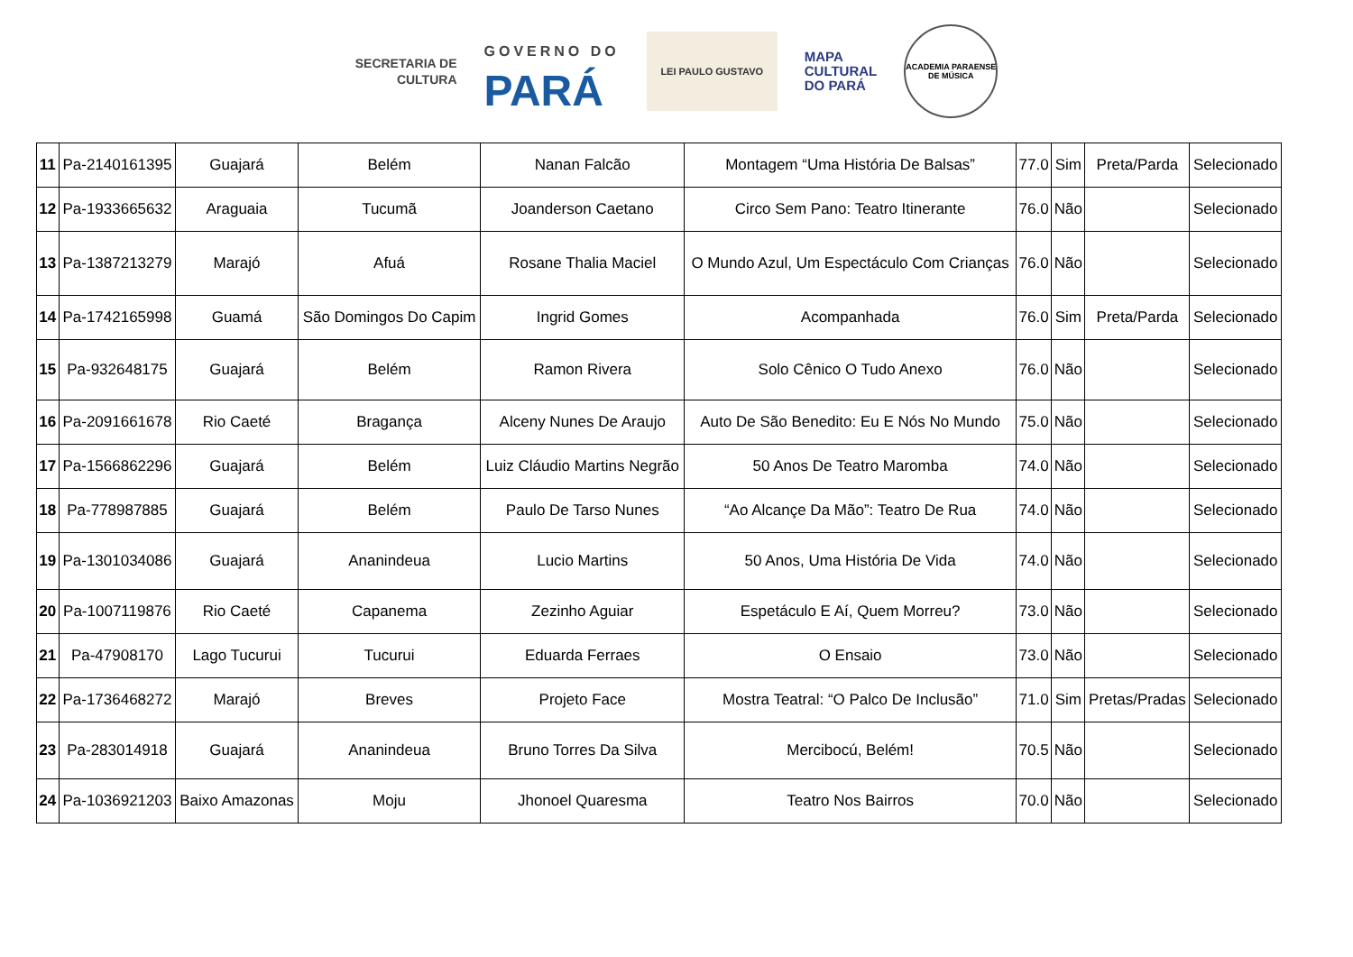SECRETARIA DE
CULTURA
GOVERNO DO
PARÁ
LEI PAULO GUSTAVO
MAPA
CULTURAL
DO PARÁ
ACADEMIA PARAENSE DE MÚSICA
| 11 | Pa-2140161395 | Guajará | Belém | Nanan Falcão | Montagem “Uma História De Balsas” | 77.0 | Sim | Preta/Parda | Selecionado |
| 12 | Pa-1933665632 | Araguaia | Tucumã | Joanderson Caetano | Circo Sem Pano: Teatro Itinerante | 76.0 | Não | | Selecionado |
| 13 | Pa-1387213279 | Marajó | Afuá | Rosane Thalia Maciel | O Mundo Azul, Um Espectáculo Com Crianças | 76.0 | Não | | Selecionado |
| 14 | Pa-1742165998 | Guamá | São Domingos Do Capim | Ingrid Gomes | Acompanhada | 76.0 | Sim | Preta/Parda | Selecionado |
| 15 | Pa-932648175 | Guajará | Belém | Ramon Rivera | Solo Cênico O Tudo Anexo | 76.0 | Não | | Selecionado |
| 16 | Pa-2091661678 | Rio Caeté | Bragança | Alceny Nunes De Araujo | Auto De São Benedito: Eu E Nós No Mundo | 75.0 | Não | | Selecionado |
| 17 | Pa-1566862296 | Guajará | Belém | Luiz Cláudio Martins Negrão | 50 Anos De Teatro Maromba | 74.0 | Não | | Selecionado |
| 18 | Pa-778987885 | Guajará | Belém | Paulo De Tarso Nunes | “Ao Alcançe Da Mão”: Teatro De Rua | 74.0 | Não | | Selecionado |
| 19 | Pa-1301034086 | Guajará | Ananindeua | Lucio Martins | 50 Anos, Uma História De Vida | 74.0 | Não | | Selecionado |
| 20 | Pa-1007119876 | Rio Caeté | Capanema | Zezinho Aguiar | Espetáculo E Aí, Quem Morreu? | 73.0 | Não | | Selecionado |
| 21 | Pa-47908170 | Lago Tucurui | Tucurui | Eduarda Ferraes | O Ensaio | 73.0 | Não | | Selecionado |
| 22 | Pa-1736468272 | Marajó | Breves | Projeto Face | Mostra Teatral: “O Palco De Inclusão” | 71.0 | Sim | Pretas/Pradas | Selecionado |
| 23 | Pa-283014918 | Guajará | Ananindeua | Bruno Torres Da Silva | Mercibocú, Belém! | 70.5 | Não | | Selecionado |
| 24 | Pa-1036921203 | Baixo Amazonas | Moju | Jhonoel Quaresma | Teatro Nos Bairros | 70.0 | Não | | Selecionado |